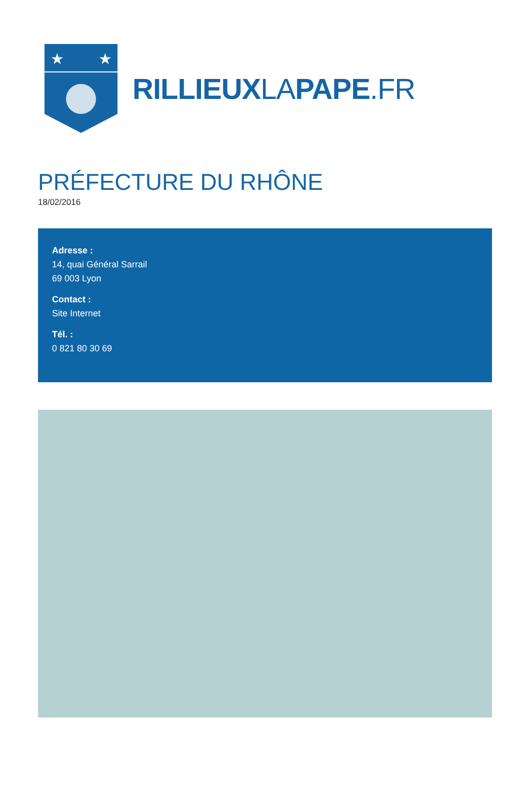★
★
RILLIEUXLAPAPE.FR
PRÉFECTURE DU RHÔNE
18/02/2016
Adresse :
14, quai Général Sarrail
69 003 Lyon
Contact :
Site Internet
Tél. :
0 821 80 30 69